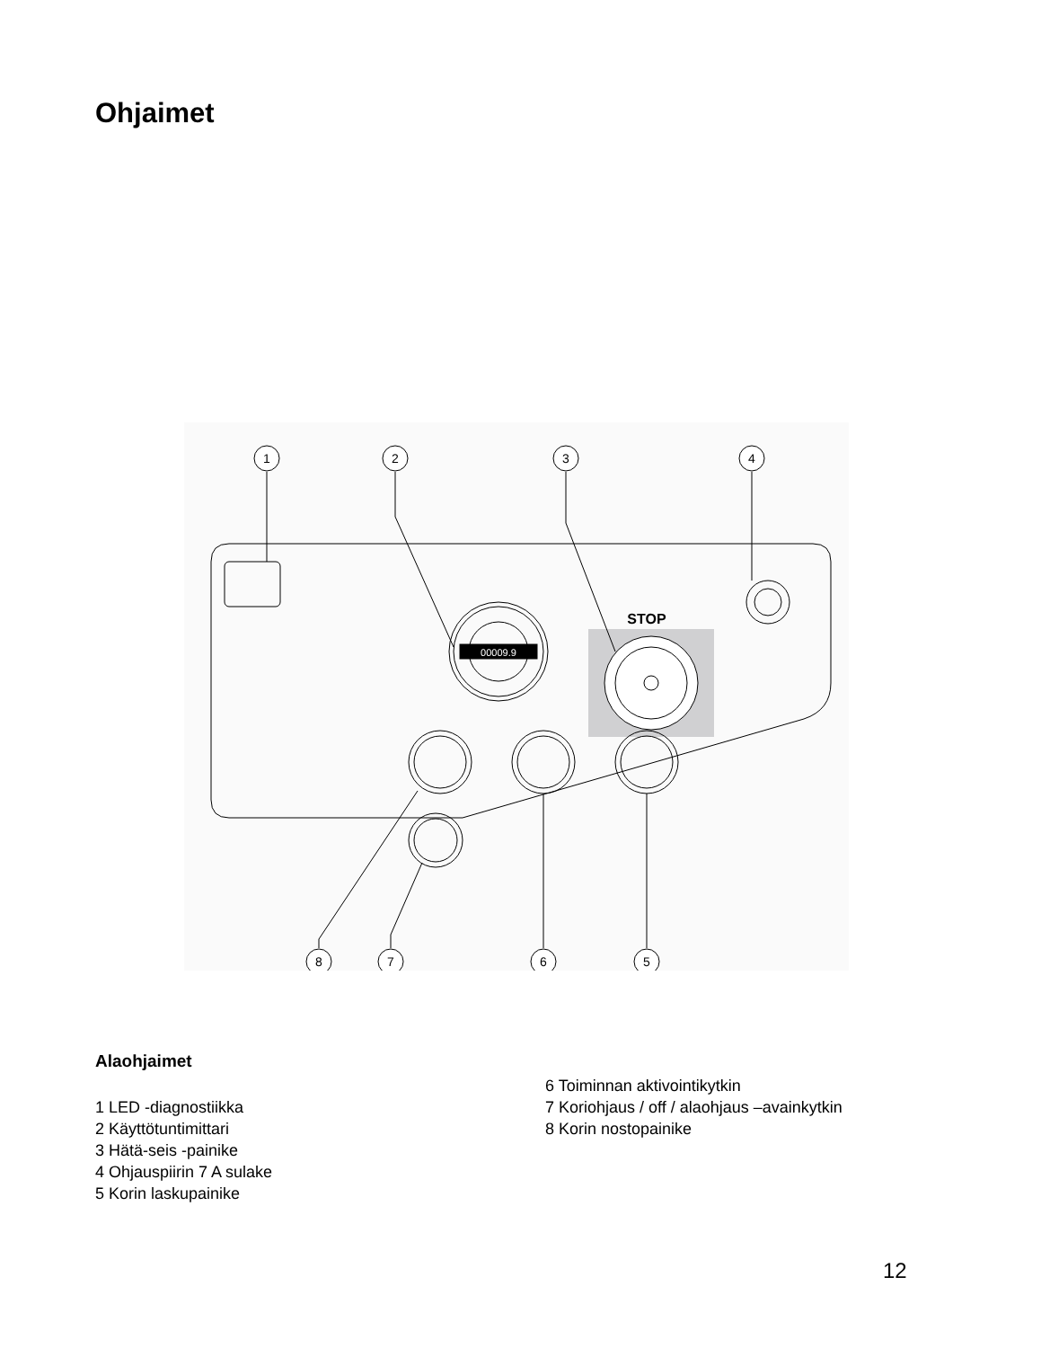Ohjaimet
00009.9
STOP
1
2
3
4
8
7
6
5
Alaohjaimet
1 LED -diagnostiikka
2 Käyttötuntimittari
3 Hätä-seis -painike
4 Ohjauspiirin 7 A sulake
5 Korin laskupainike
6 Toiminnan aktivointikytkin
7 Koriohjaus / off / alaohjaus –avainkytkin
8 Korin nostopainike
12